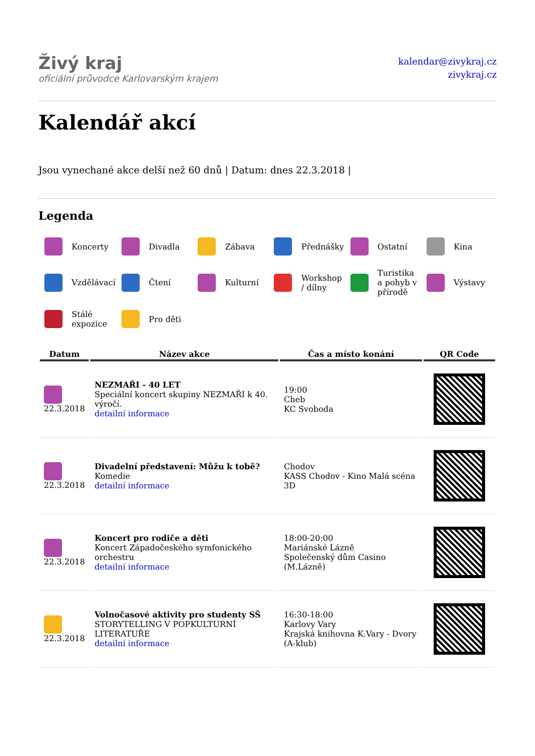Živý kraj
oficiální průvodce Karlovarským krajem
kalendar@zivykraj.cz
zivykraj.cz
Kalendář akcí
Jsou vynechané akce delší než 60 dnů | Datum: dnes 22.3.2018 |
Legenda
Koncerty
Divadla
Zábava
Přednášky
Ostatní
Kina
Vzdělávací
Čtení
Kulturní
Workshop / dílny
Turistika a pohyb v přírodě
Výstavy
Stálé expozice
Pro děti
| Datum | Název akce | Čas a místo konání | QR Code |
| --- | --- | --- | --- |
| 22.3.2018 | NEZMAŘI - 40 LET Speciální koncert skupiny NEZMAŘI k 40. výročí. detailní informace | 19:00 Cheb KC Svoboda | |
| 22.3.2018 | Divadelní představení: Můžu k tobě? Komedie detailní informace | Chodov KASS Chodov - Kino Malá scéna 3D | |
| 22.3.2018 | Koncert pro rodiče a děti Koncert Západočeského symfonického orchestru detailní informace | 18:00-20:00 Mariánské Lázně Společenský dům Casino (M.Lázně) | |
| 22.3.2018 | Volnočasové aktivity pro studenty SŠ STORYTELLING V POPKULTURNÍ LITERATUŘE detailní informace | 16:30-18:00 Karlovy Vary Krajská knihovna K.Vary - Dvory (A-klub) | |